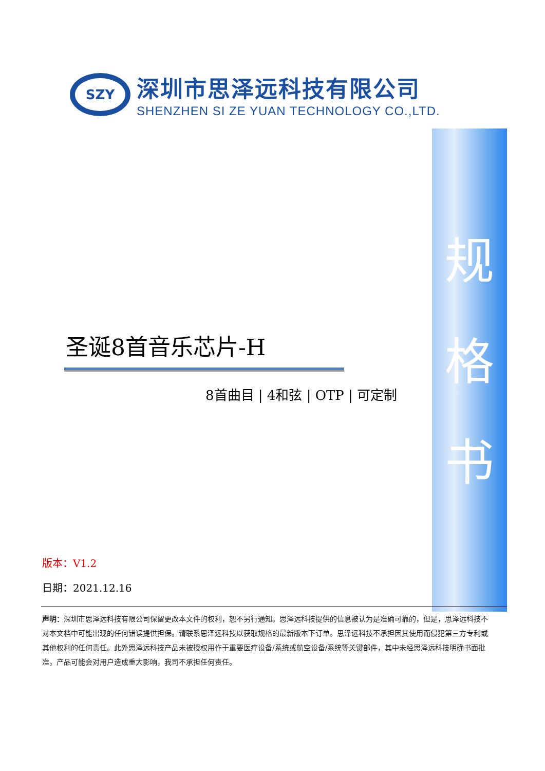SZY
深圳市思泽远科技有限公司
SHENZHEN SI ZE YUAN TECHNOLOGY CO.,LTD.
规
格
书
圣诞8首音乐芯片-H
8首曲目 | 4和弦 | OTP | 可定制
版本：V1.2
日期：2021.12.16
声明：深圳市思泽远科技有限公司保留更改本文件的权利，恕不另行通知。思泽远科技提供的信息被认为是准确可靠的，但是，思泽远科技不对本文档中可能出现的任何错误提供担保。请联系思泽远科技以获取规格的最新版本下订单。思泽远科技不承担因其使用而侵犯第三方专利或其他权利的任何责任。此外思泽远科技产品未被授权用作于重要医疗设备/系统或航空设备/系统等关键部件，其中未经思泽远科技明确书面批准，产品可能会对用户造成重大影响，我司不承担任何责任。